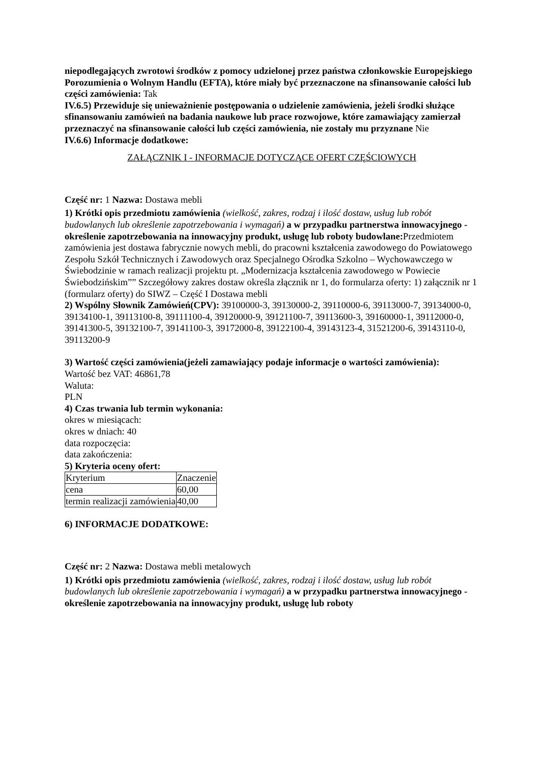niepodlegających zwrotowi środków z pomocy udzielonej przez państwa członkowskie Europejskiego Porozumienia o Wolnym Handlu (EFTA), które miały być przeznaczone na sfinansowanie całości lub części zamówienia: Tak
IV.6.5) Przewiduje się unieważnienie postępowania o udzielenie zamówienia, jeżeli środki służące sfinansowaniu zamówień na badania naukowe lub prace rozwojowe, które zamawiający zamierzał przeznaczyć na sfinansowanie całości lub części zamówienia, nie zostały mu przyznane Nie
IV.6.6) Informacje dodatkowe:
ZAŁĄCZNIK I - INFORMACJE DOTYCZĄCE OFERT CZĘŚCIOWYCH
Część nr: 1 Nazwa: Dostawa mebli
1) Krótki opis przedmiotu zamówienia (wielkość, zakres, rodzaj i ilość dostaw, usług lub robót budowlanych lub określenie zapotrzebowania i wymagań) a w przypadku partnerstwa innowacyjnego -określenie zapotrzebowania na innowacyjny produkt, usługę lub roboty budowlane: Przedmiotem zamówienia jest dostawa fabrycznie nowych mebli, do pracowni kształcenia zawodowego do Powiatowego Zespołu Szkół Technicznych i Zawodowych oraz Specjalnego Ośrodka Szkolno – Wychowawczego w Świebodzinie w ramach realizacji projektu pt. „Modernizacja kształcenia zawodowego w Powiecie Świebodzińskim”” Szczegółowy zakres dostaw określa złącznik nr 1, do formularza oferty: 1) załącznik nr 1 (formularz oferty) do SIWZ – Część I Dostawa mebli
2) Wspólny Słownik Zamówień(CPV): 39100000-3, 39130000-2, 39110000-6, 39113000-7, 39134000-0, 39134100-1, 39113100-8, 39111100-4, 39120000-9, 39121100-7, 39113600-3, 39160000-1, 39112000-0, 39141300-5, 39132100-7, 39141100-3, 39172000-8, 39122100-4, 39143123-4, 31521200-6, 39143110-0, 39113200-9
3) Wartość części zamówienia(jeżeli zamawiający podaje informacje o wartości zamówienia):
Wartość bez VAT: 46861,78
Waluta:
PLN
4) Czas trwania lub termin wykonania:
okres w miesiącach:
okres w dniach: 40
data rozpoczęcia:
data zakończenia:
5) Kryteria oceny ofert:
| Kryterium | Znaczenie |
| cena | 60,00 |
| termin realizacji zamówienia | 40,00 |
6) INFORMACJE DODATKOWE:
Część nr: 2 Nazwa: Dostawa mebli metalowych
1) Krótki opis przedmiotu zamówienia (wielkość, zakres, rodzaj i ilość dostaw, usług lub robót budowlanych lub określenie zapotrzebowania i wymagań) a w przypadku partnerstwa innowacyjnego -określenie zapotrzebowania na innowacyjny produkt, usługę lub roboty